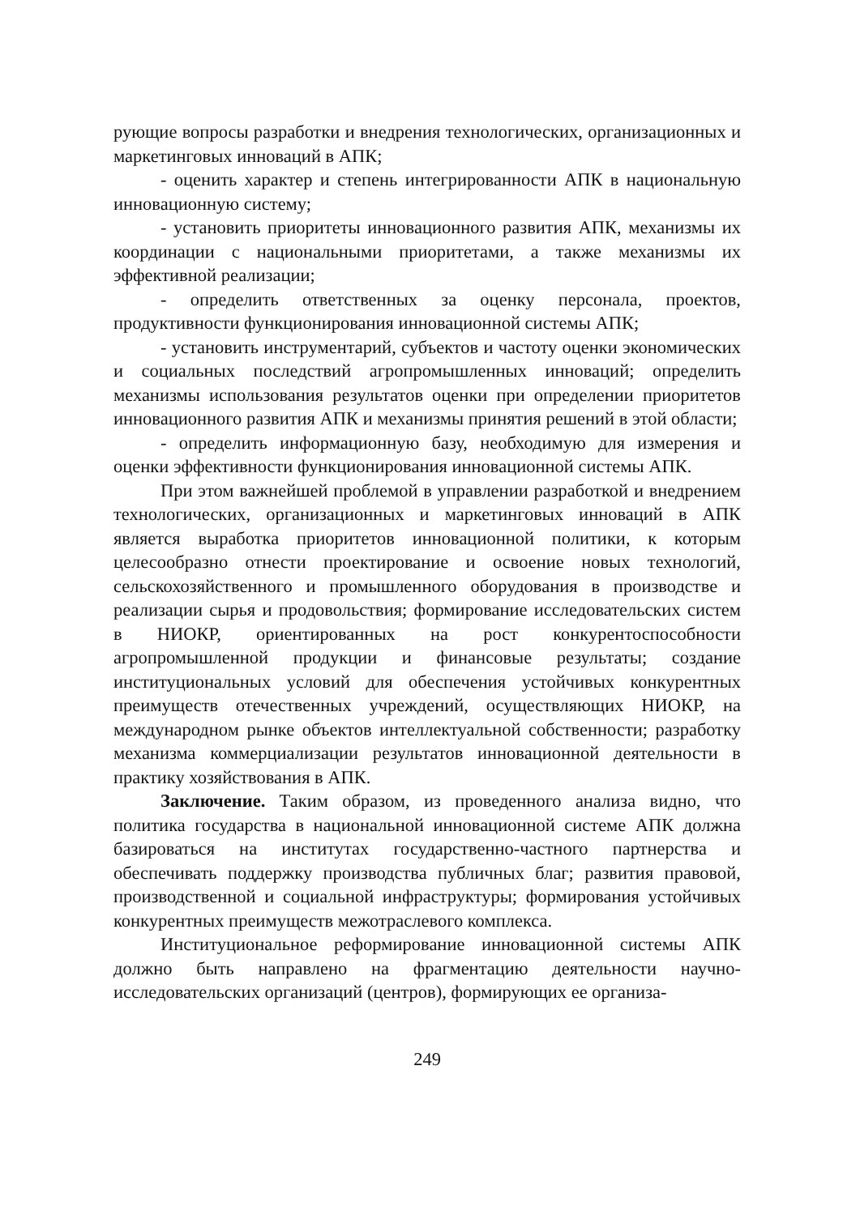рующие вопросы разработки и внедрения технологических, организационных и маркетинговых инноваций в АПК;
- оценить характер и степень интегрированности АПК в национальную инновационную систему;
- установить приоритеты инновационного развития АПК, механизмы их координации с национальными приоритетами, а также механизмы их эффективной реализации;
- определить ответственных за оценку персонала, проектов, продуктивности функционирования инновационной системы АПК;
- установить инструментарий, субъектов и частоту оценки экономических и социальных последствий агропромышленных инноваций; определить механизмы использования результатов оценки при определении приоритетов инновационного развития АПК и механизмы принятия решений в этой области;
- определить информационную базу, необходимую для измерения и оценки эффективности функционирования инновационной системы АПК.
При этом важнейшей проблемой в управлении разработкой и внедрением технологических, организационных и маркетинговых инноваций в АПК является выработка приоритетов инновационной политики, к которым целесообразно отнести проектирование и освоение новых технологий, сельскохозяйственного и промышленного оборудования в производстве и реализации сырья и продовольствия; формирование исследовательских систем в НИОКР, ориентированных на рост конкурентоспособности агропромышленной продукции и финансовые результаты; создание институциональных условий для обеспечения устойчивых конкурентных преимуществ отечественных учреждений, осуществляющих НИОКР, на международном рынке объектов интеллектуальной собственности; разработку механизма коммерциализации результатов инновационной деятельности в практику хозяйствования в АПК.
Заключение. Таким образом, из проведенного анализа видно, что политика государства в национальной инновационной системе АПК должна базироваться на институтах государственно-частного партнерства и обеспечивать поддержку производства публичных благ; развития правовой, производственной и социальной инфраструктуры; формирования устойчивых конкурентных преимуществ межотраслевого комплекса.
Институциональное реформирование инновационной системы АПК должно быть направлено на фрагментацию деятельности научно-исследовательских организаций (центров), формирующих ее организа-
249